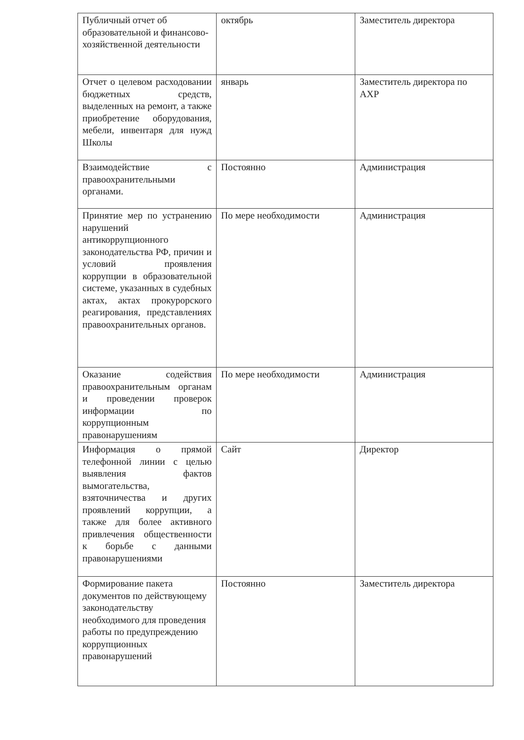| Публичный отчет об образовательной и финансово-хозяйственной деятельности | октябрь | Заместитель директора |
| Отчет о целевом расходовании бюджетных средств, выделенных на ремонт, а также приобретение оборудования, мебели, инвентаря для нужд Школы | январь | Заместитель директора по АХР |
| Взаимодействие с правоохранительными органами. | Постоянно | Администрация |
| Принятие мер по устранению нарушений антикоррупционного законодательства РФ, причин и условий проявления коррупции в образовательной системе, указанных в судебных актах, актах прокурорского реагирования, представлениях правоохранительных органов. | По мере необходимости | Администрация |
| Оказание содействия правоохранительным органам и проведении проверок информации по коррупционным правонарушениям | По мере необходимости | Администрация |
| Информация о прямой телефонной линии с целью выявления фактов вымогательства, взяточничества и других проявлений коррупции, а также для более активного привлечения общественности к борьбе с данными правонарушениями | Сайт | Директор |
| Формирование пакета документов по действующему законодательству необходимого для проведения работы по предупреждению коррупционных правонарушений | Постоянно | Заместитель директора |